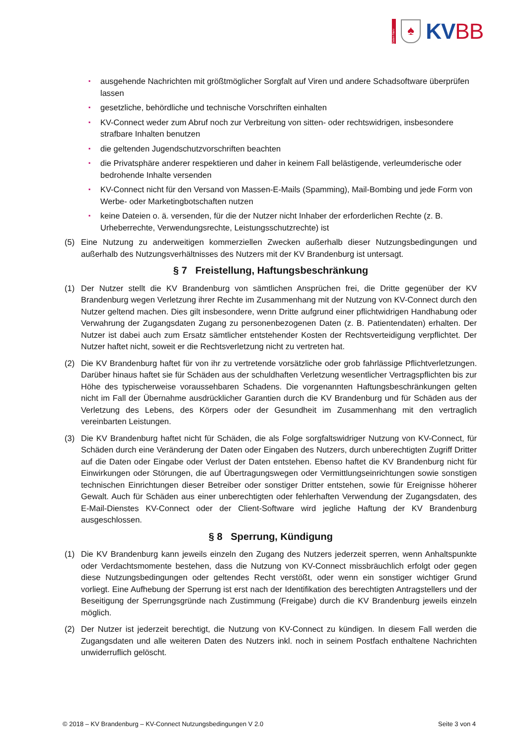Daten Nerv
♠
KVBB
▪ ausgehende Nachrichten mit größtmöglicher Sorgfalt auf Viren und andere Schadsoftware überprüfen lassen
▪ gesetzliche, behördliche und technische Vorschriften einhalten
▪ KV-Connect weder zum Abruf noch zur Verbreitung von sitten- oder rechtswidrigen, insbesondere strafbare Inhalten benutzen
▪ die geltenden Jugendschutzvorschriften beachten
▪ die Privatsphäre anderer respektieren und daher in keinem Fall belästigende, verleumderische oder bedrohende Inhalte versenden
▪ KV-Connect nicht für den Versand von Massen-E-Mails (Spamming), Mail-Bombing und jede Form von Werbe- oder Marketingbotschaften nutzen
▪ keine Dateien o. ä. versenden, für die der Nutzer nicht Inhaber der erforderlichen Rechte (z. B. Urheberrechte, Verwendungsrechte, Leistungsschutzrechte) ist
(5) Eine Nutzung zu anderweitigen kommerziellen Zwecken außerhalb dieser Nutzungsbedingungen und außerhalb des Nutzungsverhältnisses des Nutzers mit der KV Brandenburg ist untersagt.
§ 7 Freistellung, Haftungsbeschränkung
(1) Der Nutzer stellt die KV Brandenburg von sämtlichen Ansprüchen frei, die Dritte gegenüber der KV Brandenburg wegen Verletzung ihrer Rechte im Zusammenhang mit der Nutzung von KV-Connect durch den Nutzer geltend machen. Dies gilt insbesondere, wenn Dritte aufgrund einer pflichtwidrigen Handhabung oder Verwahrung der Zugangsdaten Zugang zu personenbezogenen Daten (z. B. Patientendaten) erhalten. Der Nutzer ist dabei auch zum Ersatz sämtlicher entstehender Kosten der Rechtsverteidigung verpflichtet. Der Nutzer haftet nicht, soweit er die Rechtsverletzung nicht zu vertreten hat.
(2) Die KV Brandenburg haftet für von ihr zu vertretende vorsätzliche oder grob fahrlässige Pflichtverletzungen. Darüber hinaus haftet sie für Schäden aus der schuldhaften Verletzung wesentlicher Vertragspflichten bis zur Höhe des typischerweise voraussehbaren Schadens. Die vorgenannten Haftungsbeschränkungen gelten nicht im Fall der Übernahme ausdrücklicher Garantien durch die KV Brandenburg und für Schäden aus der Verletzung des Lebens, des Körpers oder der Gesundheit im Zusammenhang mit den vertraglich vereinbarten Leistungen.
(3) Die KV Brandenburg haftet nicht für Schäden, die als Folge sorgfaltswidriger Nutzung von KV-Connect, für Schäden durch eine Veränderung der Daten oder Eingaben des Nutzers, durch unberechtigten Zugriff Dritter auf die Daten oder Eingabe oder Verlust der Daten entstehen. Ebenso haftet die KV Brandenburg nicht für Einwirkungen oder Störungen, die auf Übertragungswegen oder Vermittlungseinrichtungen sowie sonstigen technischen Einrichtungen dieser Betreiber oder sonstiger Dritter entstehen, sowie für Ereignisse höherer Gewalt. Auch für Schäden aus einer unberechtigten oder fehlerhaften Verwendung der Zugangsdaten, des E-Mail-Dienstes KV-Connect oder der Client-Software wird jegliche Haftung der KV Brandenburg ausgeschlossen.
§ 8 Sperrung, Kündigung
(1) Die KV Brandenburg kann jeweils einzeln den Zugang des Nutzers jederzeit sperren, wenn Anhaltspunkte oder Verdachtsmomente bestehen, dass die Nutzung von KV-Connect missbräuchlich erfolgt oder gegen diese Nutzungsbedingungen oder geltendes Recht verstößt, oder wenn ein sonstiger wichtiger Grund vorliegt. Eine Aufhebung der Sperrung ist erst nach der Identifikation des berechtigten Antragstellers und der Beseitigung der Sperrungsgründe nach Zustimmung (Freigabe) durch die KV Brandenburg jeweils einzeln möglich.
(2) Der Nutzer ist jederzeit berechtigt, die Nutzung von KV-Connect zu kündigen. In diesem Fall werden die Zugangsdaten und alle weiteren Daten des Nutzers inkl. noch in seinem Postfach enthaltene Nachrichten unwiderruflich gelöscht.
© 2018 – KV Brandenburg – KV-Connect Nutzungsbedingungen V 2.0 Seite 3 von 4